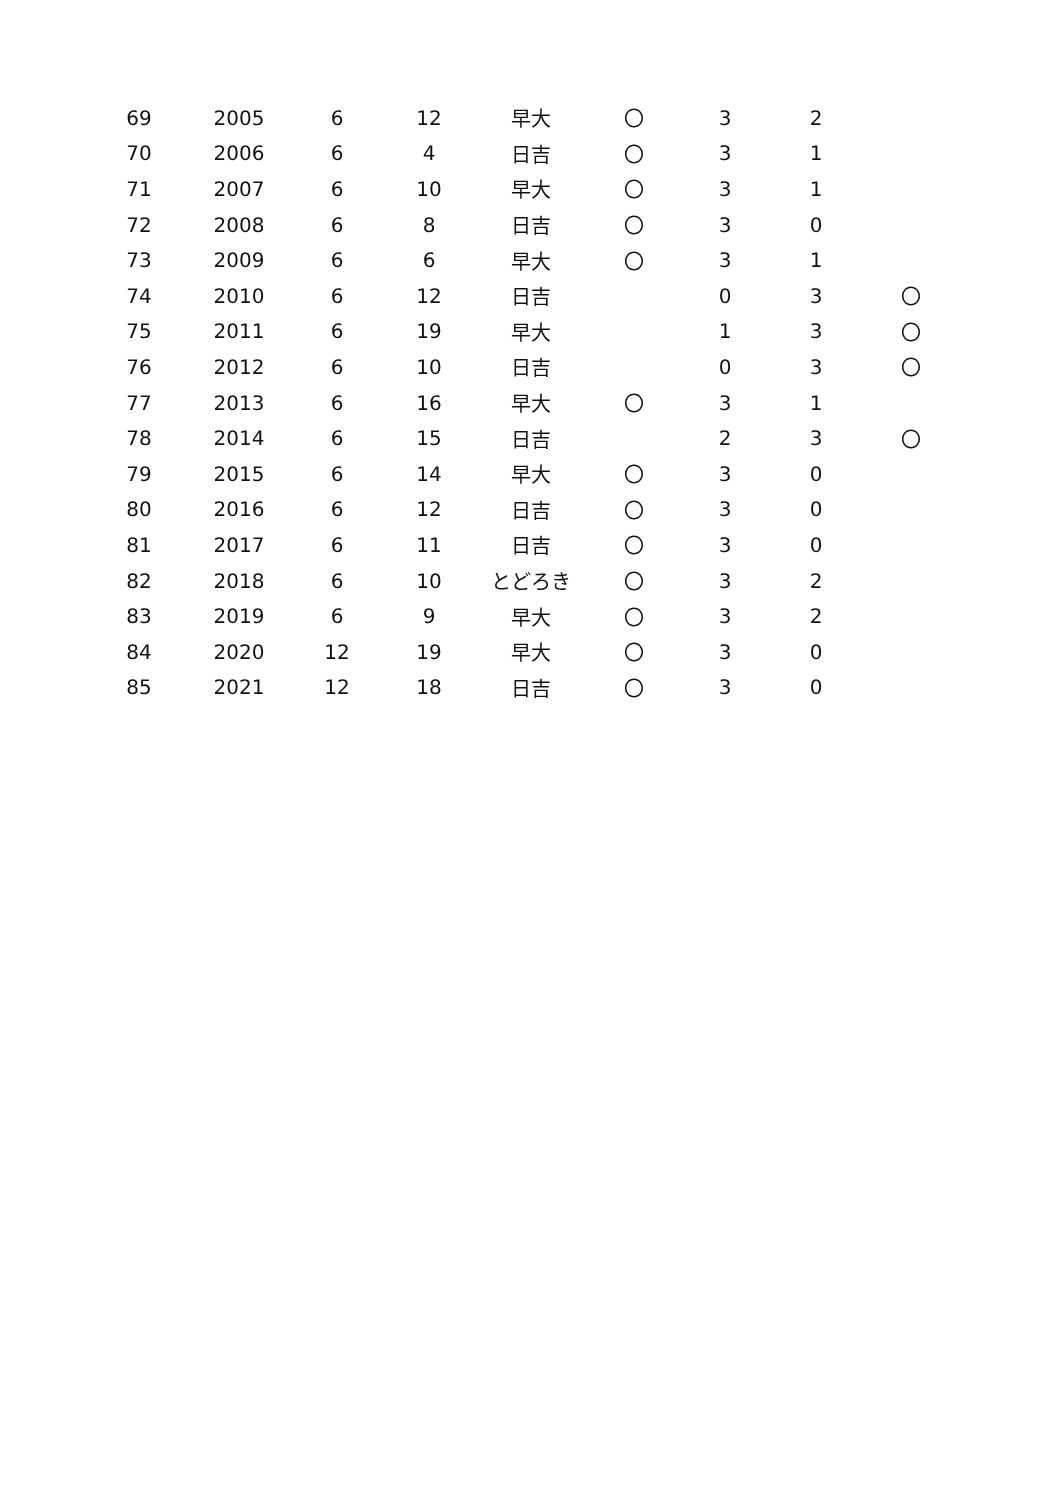| 69 | 2005 | 6 | 12 | 早大 | 〇 | 3 | 2 | |
| 70 | 2006 | 6 | 4 | 日吉 | 〇 | 3 | 1 | |
| 71 | 2007 | 6 | 10 | 早大 | 〇 | 3 | 1 | |
| 72 | 2008 | 6 | 8 | 日吉 | 〇 | 3 | 0 | |
| 73 | 2009 | 6 | 6 | 早大 | 〇 | 3 | 1 | |
| 74 | 2010 | 6 | 12 | 日吉 | | 0 | 3 | 〇 |
| 75 | 2011 | 6 | 19 | 早大 | | 1 | 3 | 〇 |
| 76 | 2012 | 6 | 10 | 日吉 | | 0 | 3 | 〇 |
| 77 | 2013 | 6 | 16 | 早大 | 〇 | 3 | 1 | |
| 78 | 2014 | 6 | 15 | 日吉 | | 2 | 3 | 〇 |
| 79 | 2015 | 6 | 14 | 早大 | 〇 | 3 | 0 | |
| 80 | 2016 | 6 | 12 | 日吉 | 〇 | 3 | 0 | |
| 81 | 2017 | 6 | 11 | 日吉 | 〇 | 3 | 0 | |
| 82 | 2018 | 6 | 10 | とどろき | 〇 | 3 | 2 | |
| 83 | 2019 | 6 | 9 | 早大 | 〇 | 3 | 2 | |
| 84 | 2020 | 12 | 19 | 早大 | 〇 | 3 | 0 | |
| 85 | 2021 | 12 | 18 | 日吉 | 〇 | 3 | 0 | |